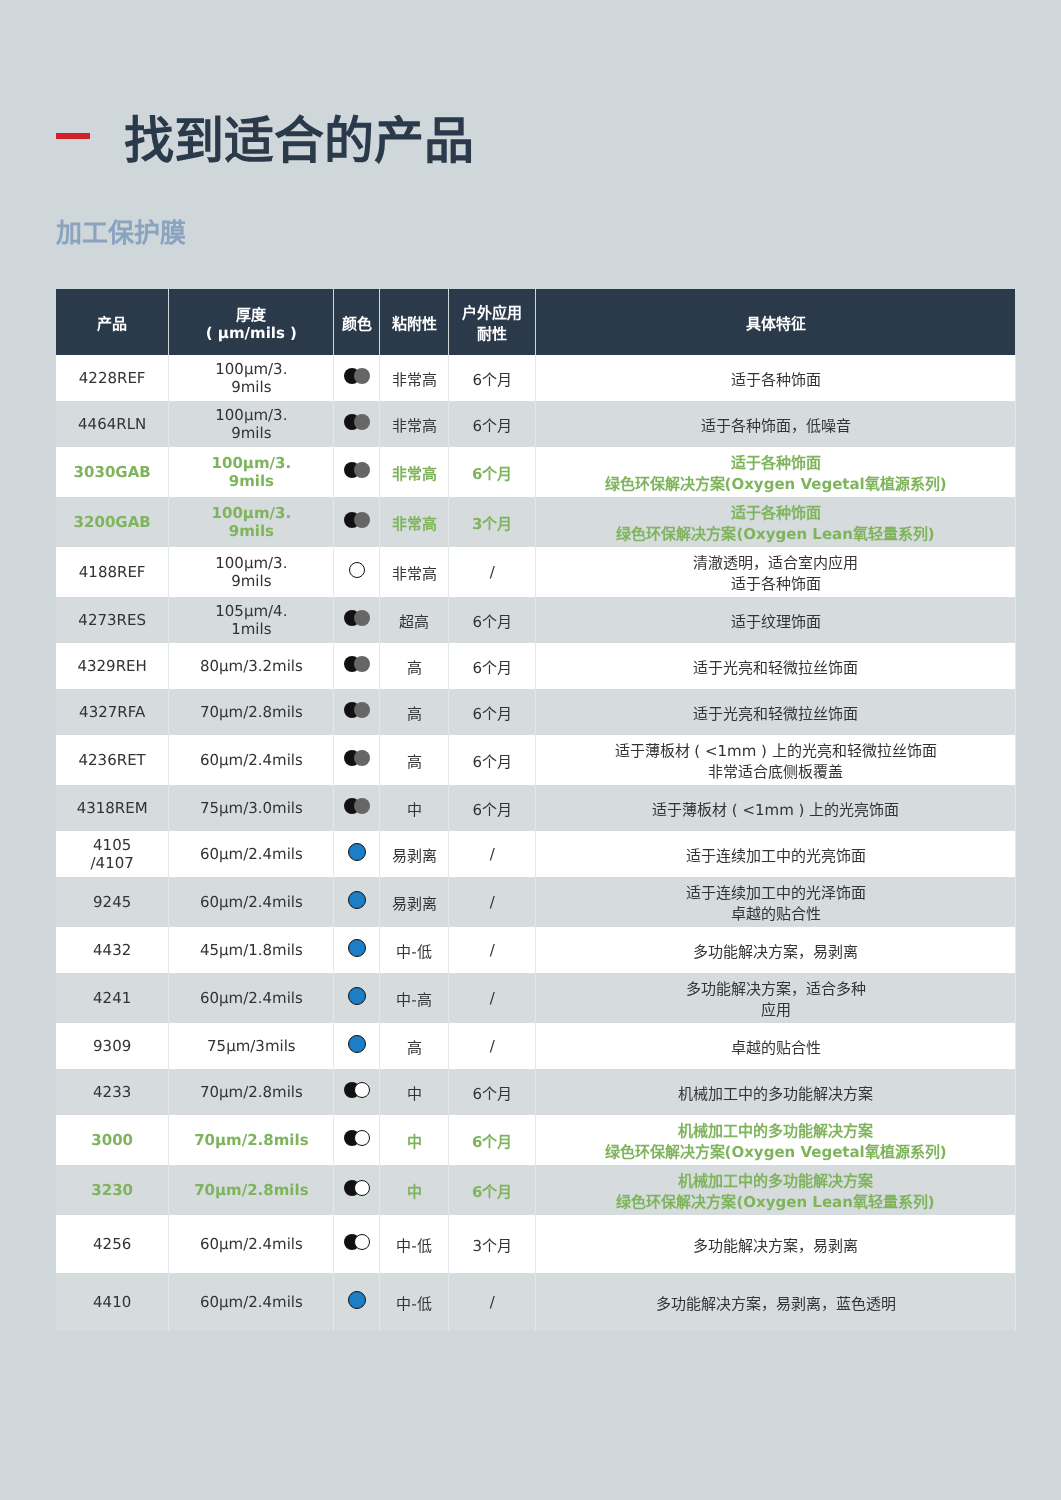找到适合的产品
加工保护膜
| 产品 | 厚度 ( µm/mils ) | 颜色 | 粘附性 | 户外应用 耐性 | 具体特征 |
| --- | --- | --- | --- | --- | --- |
| 4228REF | 100µm/3. 9mils | | 非常高 | 6个月 | 适于各种饰面 |
| 4464RLN | 100µm/3. 9mils | | 非常高 | 6个月 | 适于各种饰面，低噪音 |
| 3030GAB | 100µm/3. 9mils | | 非常高 | 6个月 | 适于各种饰面 绿色环保解决方案(Oxygen Vegetal氧植源系列) |
| 3200GAB | 100µm/3. 9mils | | 非常高 | 3个月 | 适于各种饰面 绿色环保解决方案(Oxygen Lean氧轻量系列) |
| 4188REF | 100µm/3. 9mils | | 非常高 | / | 清澈透明，适合室内应用 适于各种饰面 |
| 4273RES | 105µm/4. 1mils | | 超高 | 6个月 | 适于纹理饰面 |
| 4329REH | 80µm/3.2mils | | 高 | 6个月 | 适于光亮和轻微拉丝饰面 |
| 4327RFA | 70µm/2.8mils | | 高 | 6个月 | 适于光亮和轻微拉丝饰面 |
| 4236RET | 60µm/2.4mils | | 高 | 6个月 | 适于薄板材 ( <1mm ) 上的光亮和轻微拉丝饰面 非常适合底侧板覆盖 |
| 4318REM | 75µm/3.0mils | | 中 | 6个月 | 适于薄板材 ( <1mm ) 上的光亮饰面 |
| 4105 /4107 | 60µm/2.4mils | | 易剥离 | / | 适于连续加工中的光亮饰面 |
| 9245 | 60µm/2.4mils | | 易剥离 | / | 适于连续加工中的光泽饰面 卓越的贴合性 |
| 4432 | 45µm/1.8mils | | 中-低 | / | 多功能解决方案，易剥离 |
| 4241 | 60µm/2.4mils | | 中-高 | / | 多功能解决方案，适合多种 应用 |
| 9309 | 75µm/3mils | | 高 | / | 卓越的贴合性 |
| 4233 | 70µm/2.8mils | | 中 | 6个月 | 机械加工中的多功能解决方案 |
| 3000 | 70µm/2.8mils | | 中 | 6个月 | 机械加工中的多功能解决方案 绿色环保解决方案(Oxygen Vegetal氧植源系列) |
| 3230 | 70µm/2.8mils | | 中 | 6个月 | 机械加工中的多功能解决方案 绿色环保解决方案(Oxygen Lean氧轻量系列) |
| 4256 | 60µm/2.4mils | | 中-低 | 3个月 | 多功能解决方案，易剥离 |
| 4410 | 60µm/2.4mils | | 中-低 | / | 多功能解决方案，易剥离，蓝色透明 |